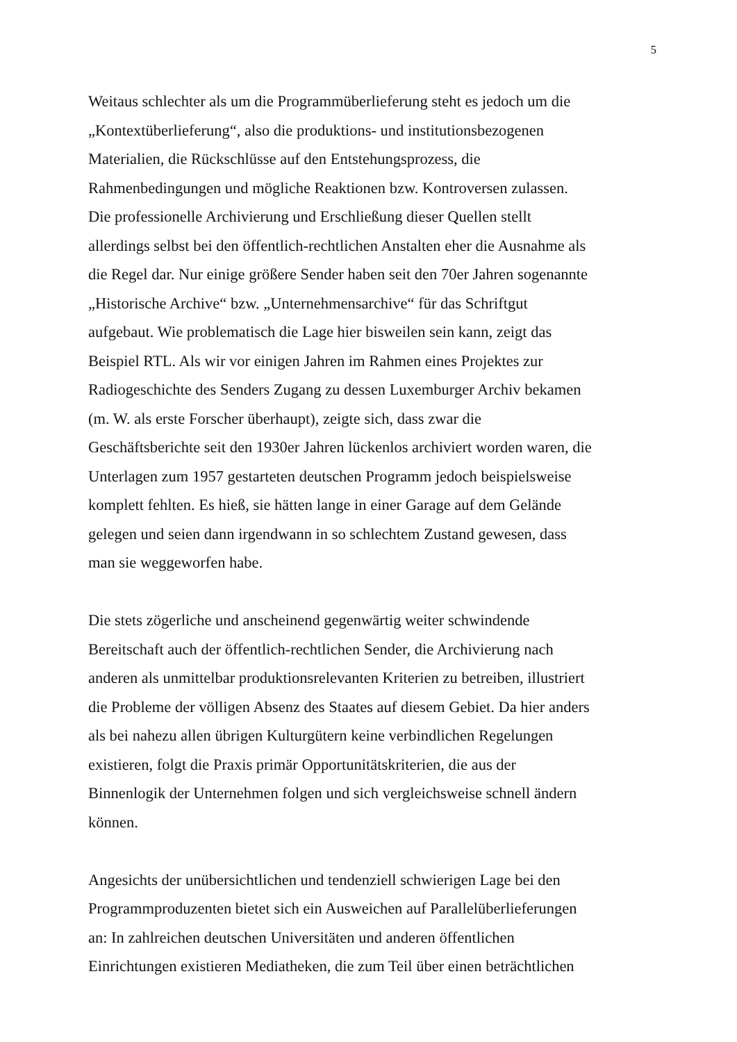5
Weitaus schlechter als um die Programmüberlieferung steht es jedoch um die
„Kontextüberlieferung“, also die produktions- und institutionsbezogenen
Materialien, die Rückschlüsse auf den Entstehungsprozess, die
Rahmenbedingungen und mögliche Reaktionen bzw. Kontroversen zulassen.
Die professionelle Archivierung und Erschließung dieser Quellen stellt
allerdings selbst bei den öffentlich-rechtlichen Anstalten eher die Ausnahme als
die Regel dar. Nur einige größere Sender haben seit den 70er Jahren sogenannte
„Historische Archive“ bzw. „Unternehmensarchive“ für das Schriftgut
aufgebaut. Wie problematisch die Lage hier bisweilen sein kann, zeigt das
Beispiel RTL. Als wir vor einigen Jahren im Rahmen eines Projektes zur
Radiogeschichte des Senders Zugang zu dessen Luxemburger Archiv bekamen
(m. W. als erste Forscher überhaupt), zeigte sich, dass zwar die
Geschäftsberichte seit den 1930er Jahren lückenlos archiviert worden waren, die
Unterlagen zum 1957 gestarteten deutschen Programm jedoch beispielsweise
komplett fehlten. Es hieß, sie hätten lange in einer Garage auf dem Gelände
gelegen und seien dann irgendwann in so schlechtem Zustand gewesen, dass
man sie weggeworfen habe.
Die stets zögerliche und anscheinend gegenwärtig weiter schwindende
Bereitschaft auch der öffentlich-rechtlichen Sender, die Archivierung nach
anderen als unmittelbar produktionsrelevanten Kriterien zu betreiben, illustriert
die Probleme der völligen Absenz des Staates auf diesem Gebiet. Da hier anders
als bei nahezu allen übrigen Kulturgütern keine verbindlichen Regelungen
existieren, folgt die Praxis primär Opportunitätskriterien, die aus der
Binnenlogik der Unternehmen folgen und sich vergleichsweise schnell ändern
können.
Angesichts der unübersichtlichen und tendenziell schwierigen Lage bei den
Programmproduzenten bietet sich ein Ausweichen auf Parallelüberlieferungen
an: In zahlreichen deutschen Universitäten und anderen öffentlichen
Einrichtungen existieren Mediatheken, die zum Teil über einen beträchtlichen